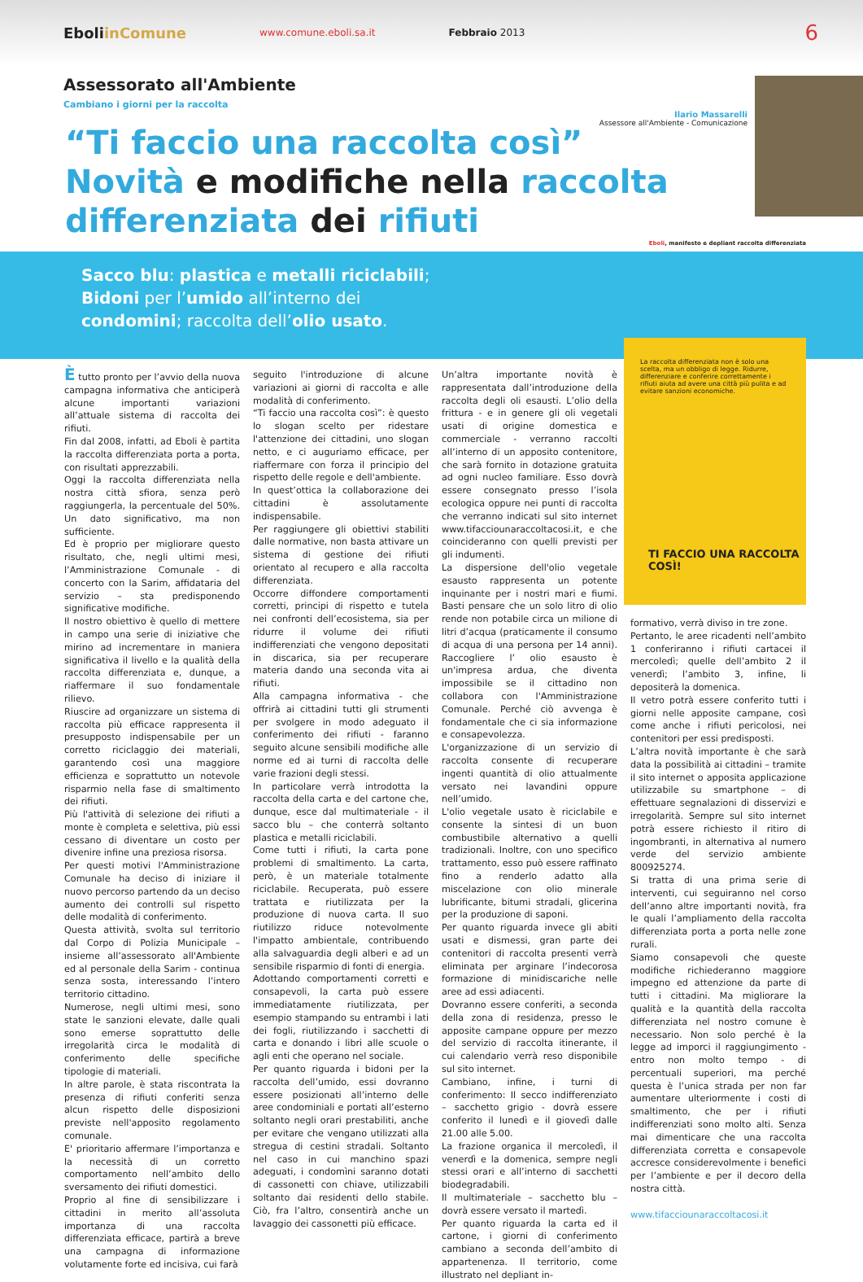EboliinComune
www.comune.eboli.sa.it Febbraio 2013
6
Assessorato all'Ambiente
Cambiano i giorni per la raccolta
Ilario Massarelli
Assessore all'Ambiente - Comunicazione
“Ti faccio una raccolta così”
Novità e modifiche nella raccolta
differenziata dei rifiuti
Eboli, manifesto e depliant raccolta differenziata
Sacco blu: plastica e metalli riciclabili;
Bidoni per l’umido all’interno dei
condomini; raccolta dell’olio usato.
La raccolta differenziata non è solo una scelta, ma un obbligo di legge. Ridurre, differenziare e conferire correttamente i rifiuti aiuta ad avere una città più pulita e ad evitare sanzioni economiche.
TI FACCIO UNA RACCOLTA COSÌ!
È tutto pronto per l’avvio della nuova campagna informativa che anticiperà alcune importanti variazioni all’attuale sistema di raccolta dei rifiuti.
Fin dal 2008, infatti, ad Eboli è partita la raccolta differenziata porta a porta, con risultati apprezzabili.
Oggi la raccolta differenziata nella nostra città sfiora, senza però raggiungerla, la percentuale del 50%. Un dato significativo, ma non sufficiente.
Ed è proprio per migliorare questo risultato, che, negli ultimi mesi, l’Amministrazione Comunale - di concerto con la Sarim, affidataria del servizio – sta predisponendo significative modifiche.
Il nostro obiettivo è quello di mettere in campo una serie di iniziative che mirino ad incrementare in maniera significativa il livello e la qualità della raccolta differenziata e, dunque, a riaffermare il suo fondamentale rilievo.
Riuscire ad organizzare un sistema di raccolta più efficace rappresenta il presupposto indispensabile per un corretto riciclaggio dei materiali, garantendo così una maggiore efficienza e soprattutto un notevole risparmio nella fase di smaltimento dei rifiuti.
Più l'attività di selezione dei rifiuti a monte è completa e selettiva, più essi cessano di diventare un costo per divenire infine una preziosa risorsa.
Per questi motivi l'Amministrazione Comunale ha deciso di iniziare il nuovo percorso partendo da un deciso aumento dei controlli sul rispetto delle modalità di conferimento.
Questa attività, svolta sul territorio dal Corpo di Polizia Municipale – insieme all’assessorato all'Ambiente ed al personale della Sarim - continua senza sosta, interessando l’intero territorio cittadino.
Numerose, negli ultimi mesi, sono state le sanzioni elevate, dalle quali sono emerse soprattutto delle irregolarità circa le modalità di conferimento delle specifiche tipologie di materiali.
In altre parole, è stata riscontrata la presenza di rifiuti conferiti senza alcun rispetto delle disposizioni previste nell'apposito regolamento comunale.
E' prioritario affermare l’importanza e la necessità di un corretto comportamento nell’ambito dello sversamento dei rifiuti domestici.
Proprio al fine di sensibilizzare i cittadini in merito all’assoluta importanza di una raccolta differenziata efficace, partirà a breve una campagna di informazione volutamente forte ed incisiva, cui farà
seguito l'introduzione di alcune variazioni ai giorni di raccolta e alle modalità di conferimento.
“Ti faccio una raccolta così”: è questo lo slogan scelto per ridestare l'attenzione dei cittadini, uno slogan netto, e ci auguriamo efficace, per riaffermare con forza il principio del rispetto delle regole e dell'ambiente.
In quest’ottica la collaborazione dei cittadini è assolutamente indispensabile.
Per raggiungere gli obiettivi stabiliti dalle normative, non basta attivare un sistema di gestione dei rifiuti orientato al recupero e alla raccolta differenziata.
Occorre diffondere comportamenti corretti, principi di rispetto e tutela nei confronti dell’ecosistema, sia per ridurre il volume dei rifiuti indifferenziati che vengono depositati in discarica, sia per recuperare materia dando una seconda vita ai rifiuti.
Alla campagna informativa - che offrirà ai cittadini tutti gli strumenti per svolgere in modo adeguato il conferimento dei rifiuti - faranno seguito alcune sensibili modifiche alle norme ed ai turni di raccolta delle varie frazioni degli stessi.
In particolare verrà introdotta la raccolta della carta e del cartone che, dunque, esce dal multimateriale - il sacco blu – che conterrà soltanto plastica e metalli riciclabili.
Come tutti i rifiuti, la carta pone problemi di smaltimento. La carta, però, è un materiale totalmente riciclabile. Recuperata, può essere trattata e riutilizzata per la produzione di nuova carta. Il suo riutilizzo riduce notevolmente l'impatto ambientale, contribuendo alla salvaguardia degli alberi e ad un sensibile risparmio di fonti di energia.
Adottando comportamenti corretti e consapevoli, la carta può essere immediatamente riutilizzata, per esempio stampando su entrambi i lati dei fogli, riutilizzando i sacchetti di carta e donando i libri alle scuole o agli enti che operano nel sociale.
Per quanto riguarda i bidoni per la raccolta dell’umido, essi dovranno essere posizionati all’interno delle aree condominiali e portati all’esterno soltanto negli orari prestabiliti, anche per evitare che vengano utilizzati alla stregua di cestini stradali. Soltanto nel caso in cui manchino spazi adeguati, i condomìni saranno dotati di cassonetti con chiave, utilizzabili soltanto dai residenti dello stabile. Ciò, fra l’altro, consentirà anche un lavaggio dei cassonetti più efficace.
Un’altra importante novità è rappresentata dall’introduzione della raccolta degli oli esausti. L’olio della frittura - e in genere gli oli vegetali usati di origine domestica e commerciale - verranno raccolti all’interno di un apposito contenitore, che sarà fornito in dotazione gratuita ad ogni nucleo familiare. Esso dovrà essere consegnato presso l’isola ecologica oppure nei punti di raccolta che verranno indicati sul sito internet www.tifacciounaraccoltacosi.it, e che coincideranno con quelli previsti per gli indumenti.
La dispersione dell'olio vegetale esausto rappresenta un potente inquinante per i nostri mari e fiumi. Basti pensare che un solo litro di olio rende non potabile circa un milione di litri d’acqua (praticamente il consumo di acqua di una persona per 14 anni). Raccogliere l’ olio esausto è un'impresa ardua, che diventa impossibile se il cittadino non collabora con l'Amministrazione Comunale. Perché ciò avvenga è fondamentale che ci sia informazione e consapevolezza.
L'organizzazione di un servizio di raccolta consente di recuperare ingenti quantità di olio attualmente versato nei lavandini oppure nell’umido.
L'olio vegetale usato è riciclabile e consente la sintesi di un buon combustibile alternativo a quelli tradizionali. Inoltre, con uno specifico trattamento, esso può essere raffinato fino a renderlo adatto alla miscelazione con olio minerale lubrificante, bitumi stradali, glicerina per la produzione di saponi.
Per quanto riguarda invece gli abiti usati e dismessi, gran parte dei contenitori di raccolta presenti verrà eliminata per arginare l’indecorosa formazione di minidiscariche nelle aree ad essi adiacenti.
Dovranno essere conferiti, a seconda della zona di residenza, presso le apposite campane oppure per mezzo del servizio di raccolta itinerante, il cui calendario verrà reso disponibile sul sito internet.
Cambiano, infine, i turni di conferimento: Il secco indifferenziato – sacchetto grigio - dovrà essere conferito il lunedì e il giovedì dalle 21.00 alle 5.00.
La frazione organica il mercoledì, il venerdì e la domenica, sempre negli stessi orari e all’interno di sacchetti biodegradabili.
Il multimateriale – sacchetto blu – dovrà essere versato il martedì.
Per quanto riguarda la carta ed il cartone, i giorni di conferimento cambiano a seconda dell’ambito di appartenenza. Il territorio, come illustrato nel depliant in-
formativo, verrà diviso in tre zone.
Pertanto, le aree ricadenti nell’ambito 1 conferiranno i rifiuti cartacei il mercoledì; quelle dell’ambito 2 il venerdì; l’ambito 3, infine, li depositerà la domenica.
Il vetro potrà essere conferito tutti i giorni nelle apposite campane, così come anche i rifiuti pericolosi, nei contenitori per essi predisposti.
L’altra novità importante è che sarà data la possibilità ai cittadini – tramite il sito internet o apposita applicazione utilizzabile su smartphone – di effettuare segnalazioni di disservizi e irregolarità. Sempre sul sito internet potrà essere richiesto il ritiro di ingombranti, in alternativa al numero verde del servizio ambiente 800925274.
Si tratta di una prima serie di interventi, cui seguiranno nel corso dell’anno altre importanti novità, fra le quali l’ampliamento della raccolta differenziata porta a porta nelle zone rurali.
Siamo consapevoli che queste modifiche richiederanno maggiore impegno ed attenzione da parte di tutti i cittadini. Ma migliorare la qualità e la quantità della raccolta differenziata nel nostro comune è necessario. Non solo perché è la legge ad imporci il raggiungimento - entro non molto tempo - di percentuali superiori, ma perché questa è l’unica strada per non far aumentare ulteriormente i costi di smaltimento, che per i rifiuti indifferenziati sono molto alti. Senza mai dimenticare che una raccolta differenziata corretta e consapevole accresce considerevolmente i benefici per l’ambiente e per il decoro della nostra città.
www.tifacciounaraccoltacosi.it